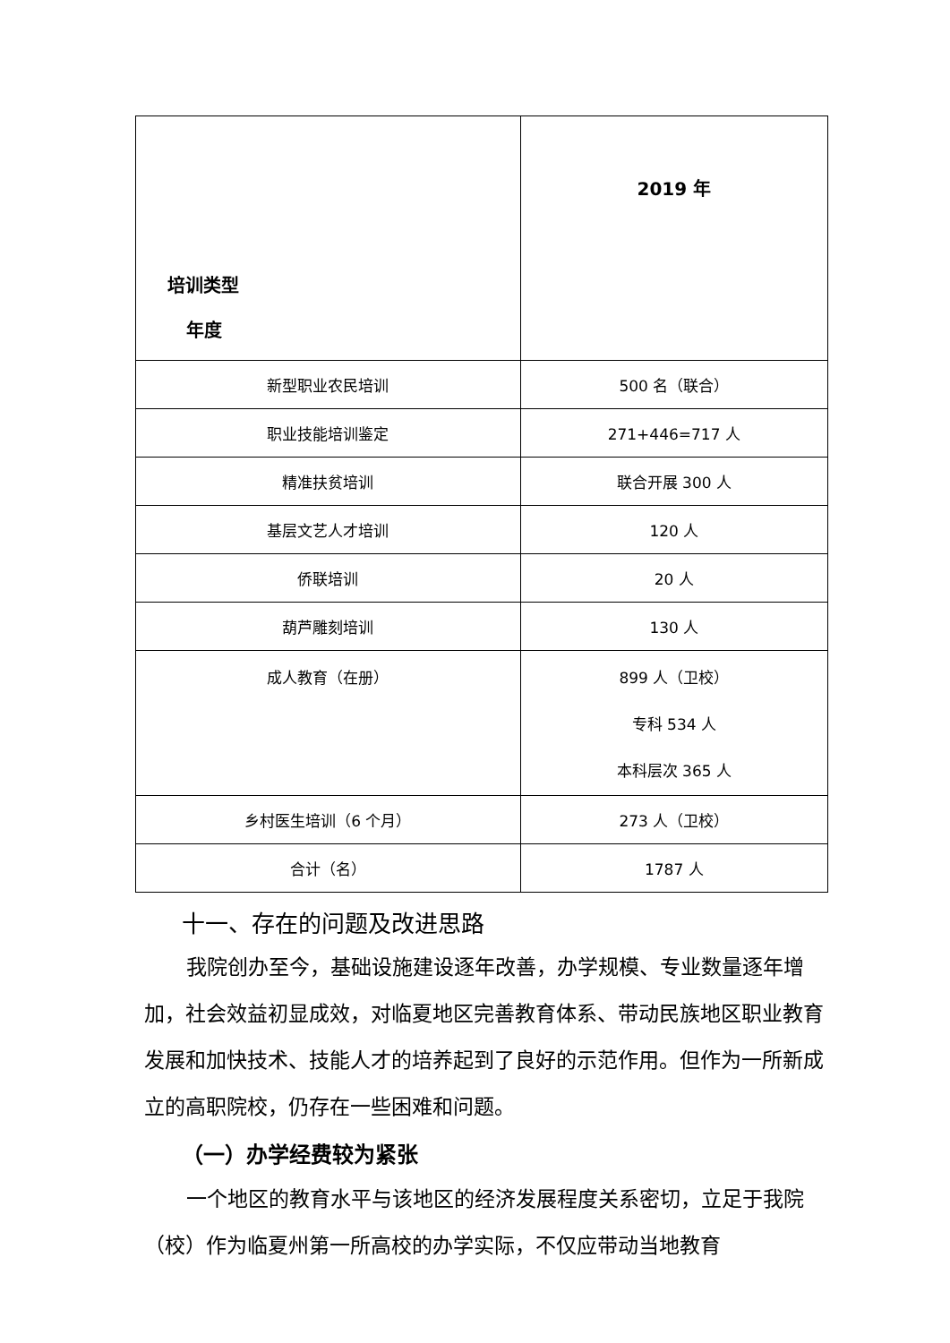| 培训类型 年度 | 2019 年 |
| --- | --- |
| 新型职业农民培训 | 500 名（联合） |
| 职业技能培训鉴定 | 271+446=717 人 |
| 精准扶贫培训 | 联合开展 300 人 |
| 基层文艺人才培训 | 120 人 |
| 侨联培训 | 20 人 |
| 葫芦雕刻培训 | 130 人 |
| 成人教育（在册） | 899 人（卫校） 专科 534 人 本科层次 365 人 |
| 乡村医生培训（6 个月） | 273 人（卫校） |
| 合计（名） | 1787 人 |
十一、存在的问题及改进思路
我院创办至今，基础设施建设逐年改善，办学规模、专业数量逐年增加，社会效益初显成效，对临夏地区完善教育体系、带动民族地区职业教育发展和加快技术、技能人才的培养起到了良好的示范作用。但作为一所新成立的高职院校，仍存在一些困难和问题。
（一）办学经费较为紧张
一个地区的教育水平与该地区的经济发展程度关系密切，立足于我院（校）作为临夏州第一所高校的办学实际，不仅应带动当地教育